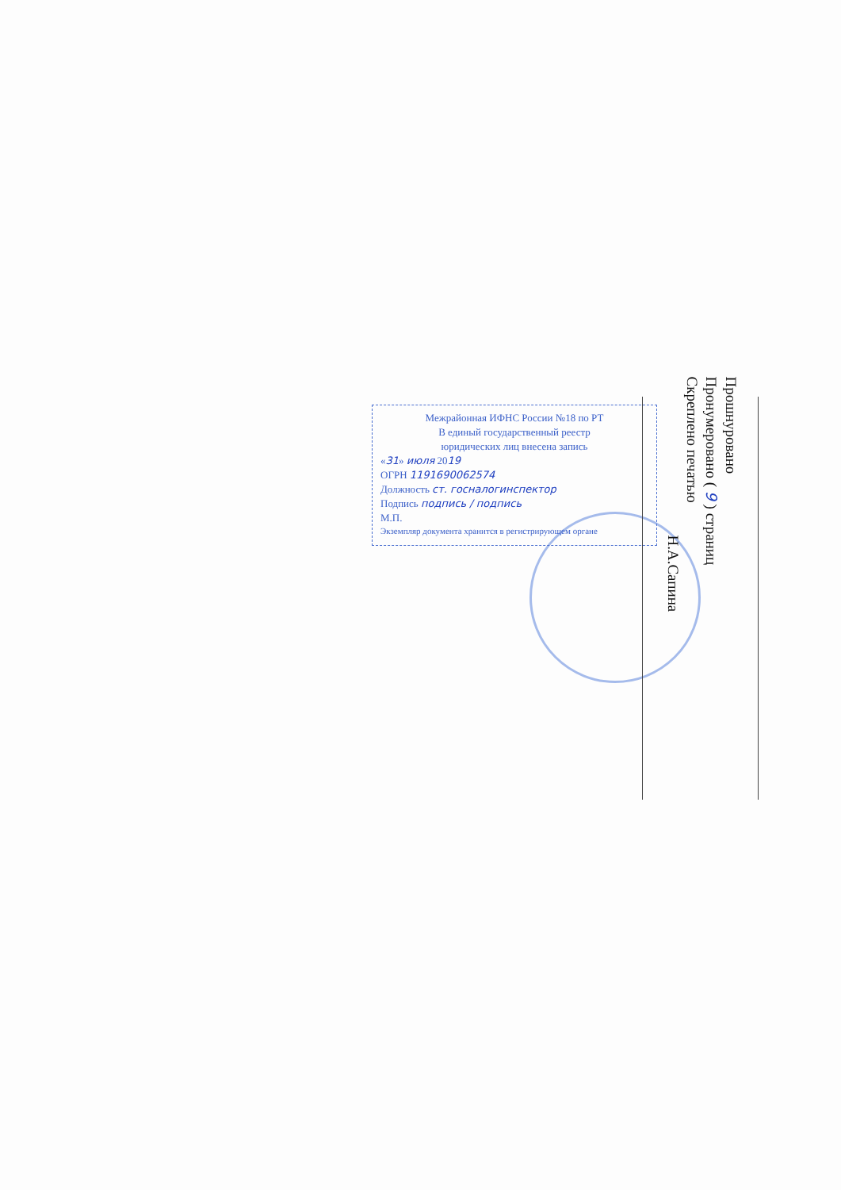Межрайонная ИФНС России №18 по РТ
В единый государственный реестр
юридических лиц внесена запись
«31» июля 2019
ОГРН 1191690062574
Должность ст. госналогинспектор
Подпись подпись / подпись
М.П.
Экземпляр документа хранится в регистрирующем органе
Прошнуровано
Пронумеровано ( 9 ) страниц
Скреплено печатью
Н.А.Сапина